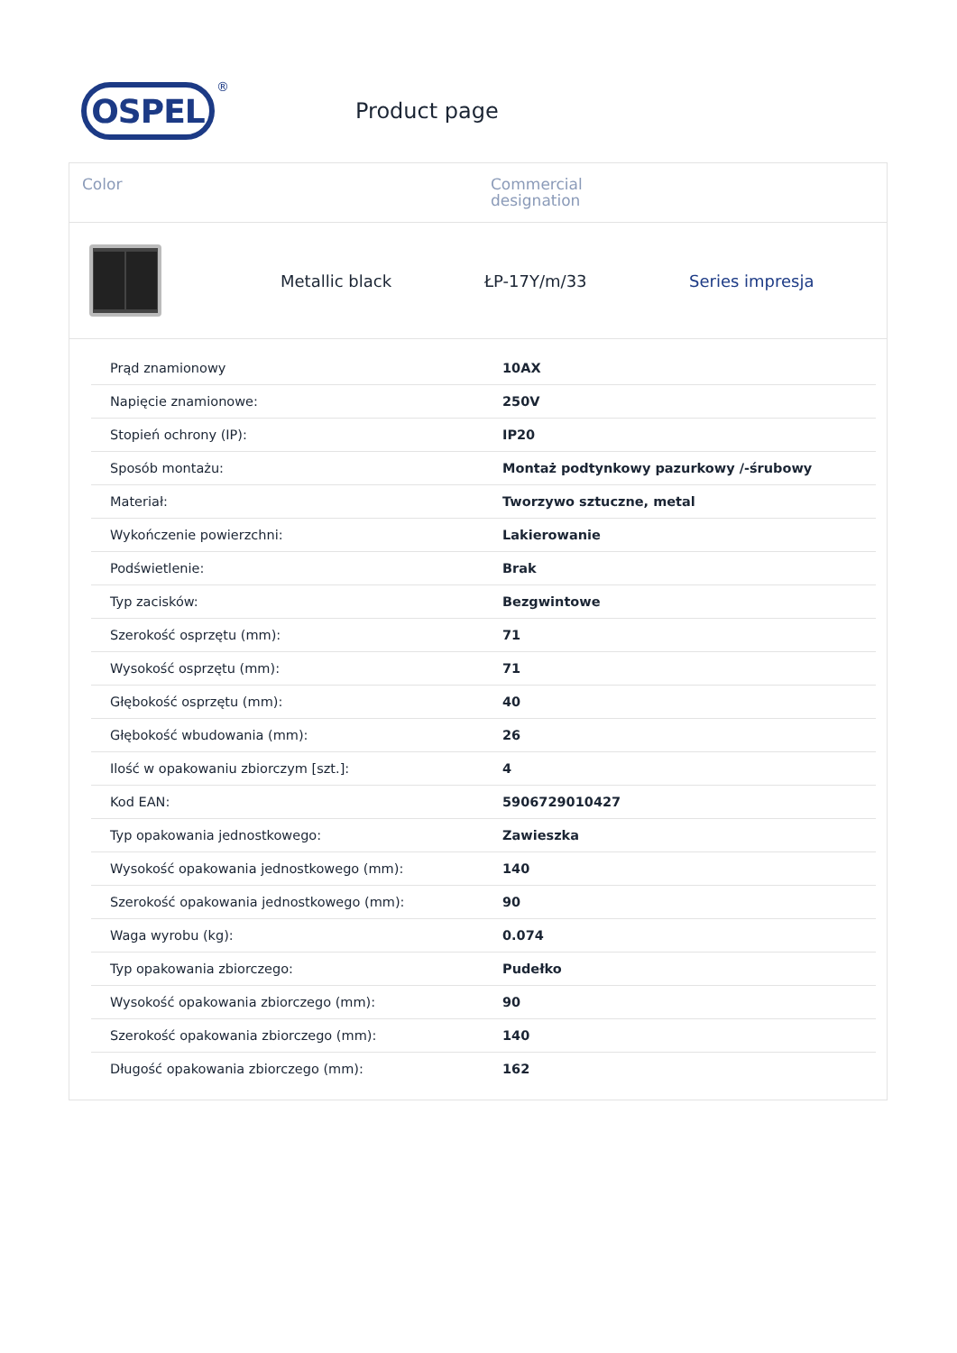OSPEL
®
Product page
Color Commercial
designation
Metallic black ŁP-17Y/m/33 Series impresja
| Prąd znamionowy | 10AX |
| Napięcie znamionowe: | 250V |
| Stopień ochrony (IP): | IP20 |
| Sposób montażu: | Montaż podtynkowy pazurkowy /-śrubowy |
| Materiał: | Tworzywo sztuczne, metal |
| Wykończenie powierzchni: | Lakierowanie |
| Podświetlenie: | Brak |
| Typ zacisków: | Bezgwintowe |
| Szerokość osprzętu (mm): | 71 |
| Wysokość osprzętu (mm): | 71 |
| Głębokość osprzętu (mm): | 40 |
| Głębokość wbudowania (mm): | 26 |
| Ilość w opakowaniu zbiorczym [szt.]: | 4 |
| Kod EAN: | 5906729010427 |
| Typ opakowania jednostkowego: | Zawieszka |
| Wysokość opakowania jednostkowego (mm): | 140 |
| Szerokość opakowania jednostkowego (mm): | 90 |
| Waga wyrobu (kg): | 0.074 |
| Typ opakowania zbiorczego: | Pudełko |
| Wysokość opakowania zbiorczego (mm): | 90 |
| Szerokość opakowania zbiorczego (mm): | 140 |
| Długość opakowania zbiorczego (mm): | 162 |